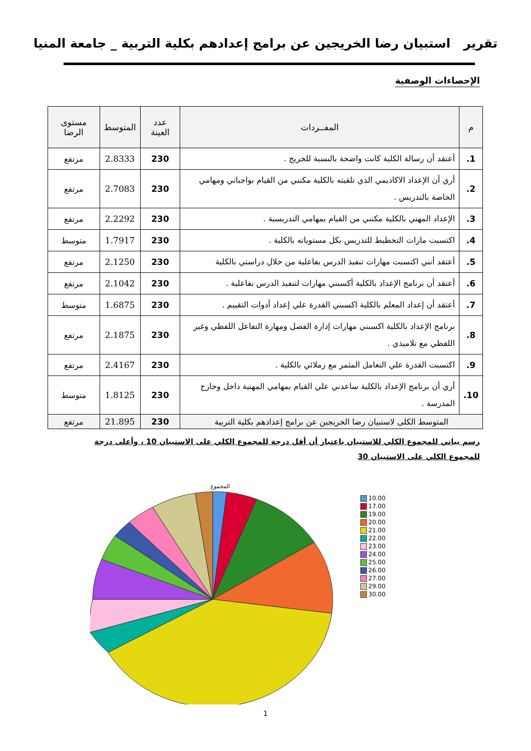تقرير استبيان رضا الخريجين عن برامج إعدادهم بكلية التربية _ جامعة المنيا
الإحصاءات الوصفية
| م | المفــردات | عدد العينة | المتوسط | مستوى الرضا |
| --- | --- | --- | --- | --- |
| 1. | أعتقد أن رسالة الكلية كانت واضحة بالنسبة للخريج . | 230 | 2.8333 | مرتفع |
| 2. | أري أن الإعداد الاكاديمي الذي تلقيته بالكلية مكنني من القيام بواجباتي ومهامي الخاصة بالتدريس . | 230 | 2.7083 | مرتفع |
| 3. | الإعداد المهني بالكلية مكنني من القيام بمهامي التدريسية . | 230 | 2.2292 | مرتفع |
| 4. | اكتسبت مارات التخطيط للتدريس بكل مستوياته بالكلية . | 230 | 1.7917 | متوسط |
| 5. | أعتقد أنني اكتسبت مهارات تنفيذ الدرس بفاعلية من خلال دراستي بالكلية | 230 | 2.1250 | مرتفع |
| 6. | أعتقد أن برنامج الإعداد بالكلية أكسبني مهارات لتنفيذ الدرس بفاعلية . | 230 | 2.1042 | مرتفع |
| 7. | أعتقد أن إعداد المعلم بالكلية اكسبني القدرة علي إعداد أدوات التقييم . | 230 | 1.6875 | متوسط |
| 8. | برنامج الإعداد بالكلية اكسبني مهارات إدارة الفصل ومهارة التفاعل اللفظي وغير اللفظي مع تلاميذي . | 230 | 2.1875 | مرتفع |
| 9. | اكتسبت القدرة علي التعامل المثمر مع زملائي بالكلية . | 230 | 2.4167 | مرتفع |
| 10. | أري أن برنامج الإعداد بالكلية ساعدني علي القيام بمهامي المهنية داخل وخارج المدرسة . | 230 | 1.8125 | متوسط |
| المتوسط الكلى لاستبيان رضا الخريجين عن برامج إعدادهم بكلية التربية | | 230 | 21.895 | مرتفع |
رسم بياني للمجموع الكلي للاستبيان باعتبار أن أقل درجة للمجموع الكلي على الاستبيان 10 ، وأعلى درجة للمجموع الكلي على الاستبيان 30
المجموع
10.00
17.00
19.00
20.00
21.00
22.00
23.00
24.00
25.00
26.00
27.00
29.00
30.00
1